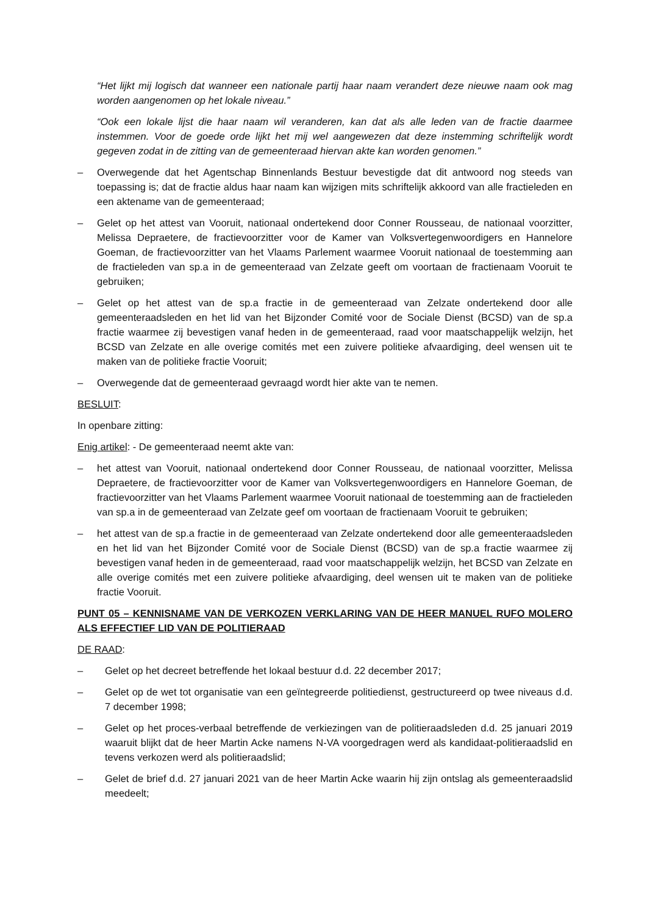“Het lijkt mij logisch dat wanneer een nationale partij haar naam verandert deze nieuwe naam ook mag worden aangenomen op het lokale niveau.”
“Ook een lokale lijst die haar naam wil veranderen, kan dat als alle leden van de fractie daarmee instemmen. Voor de goede orde lijkt het mij wel aangewezen dat deze instemming schriftelijk wordt gegeven zodat in de zitting van de gemeenteraad hiervan akte kan worden genomen.”
– Overwegende dat het Agentschap Binnenlands Bestuur bevestigde dat dit antwoord nog steeds van toepassing is; dat de fractie aldus haar naam kan wijzigen mits schriftelijk akkoord van alle fractieleden en een aktename van de gemeenteraad;
– Gelet op het attest van Vooruit, nationaal ondertekend door Conner Rousseau, de nationaal voorzitter, Melissa Depraetere, de fractievoorzitter voor de Kamer van Volksvertegenwoordigers en Hannelore Goeman, de fractievoorzitter van het Vlaams Parlement waarmee Vooruit nationaal de toestemming aan de fractieleden van sp.a in de gemeenteraad van Zelzate geeft om voortaan de fractienaam Vooruit te gebruiken;
– Gelet op het attest van de sp.a fractie in de gemeenteraad van Zelzate ondertekend door alle gemeenteraadsleden en het lid van het Bijzonder Comité voor de Sociale Dienst (BCSD) van de sp.a fractie waarmee zij bevestigen vanaf heden in de gemeenteraad, raad voor maatschappelijk welzijn, het BCSD van Zelzate en alle overige comités met een zuivere politieke afvaardiging, deel wensen uit te maken van de politieke fractie Vooruit;
– Overwegende dat de gemeenteraad gevraagd wordt hier akte van te nemen.
BESLUIT:
In openbare zitting:
Enig artikel: - De gemeenteraad neemt akte van:
– het attest van Vooruit, nationaal ondertekend door Conner Rousseau, de nationaal voorzitter, Melissa Depraetere, de fractievoorzitter voor de Kamer van Volksvertegenwoordigers en Hannelore Goeman, de fractievoorzitter van het Vlaams Parlement waarmee Vooruit nationaal de toestemming aan de fractieleden van sp.a in de gemeenteraad van Zelzate geef om voortaan de fractienaam Vooruit te gebruiken;
– het attest van de sp.a fractie in de gemeenteraad van Zelzate ondertekend door alle gemeenteraadsleden en het lid van het Bijzonder Comité voor de Sociale Dienst (BCSD) van de sp.a fractie waarmee zij bevestigen vanaf heden in de gemeenteraad, raad voor maatschappelijk welzijn, het BCSD van Zelzate en alle overige comités met een zuivere politieke afvaardiging, deel wensen uit te maken van de politieke fractie Vooruit.
PUNT 05 – KENNISNAME VAN DE VERKOZEN VERKLARING VAN DE HEER MANUEL RUFO MOLERO ALS EFFECTIEF LID VAN DE POLITIERAAD
DE RAAD:
– Gelet op het decreet betreffende het lokaal bestuur d.d. 22 december 2017;
– Gelet op de wet tot organisatie van een geïntegreerde politiedienst, gestructureerd op twee niveaus d.d. 7 december 1998;
– Gelet op het proces-verbaal betreffende de verkiezingen van de politieraadsleden d.d. 25 januari 2019 waaruit blijkt dat de heer Martin Acke namens N-VA voorgedragen werd als kandidaat-politieraadslid en tevens verkozen werd als politieraadslid;
– Gelet de brief d.d. 27 januari 2021 van de heer Martin Acke waarin hij zijn ontslag als gemeenteraadslid meedeelt;